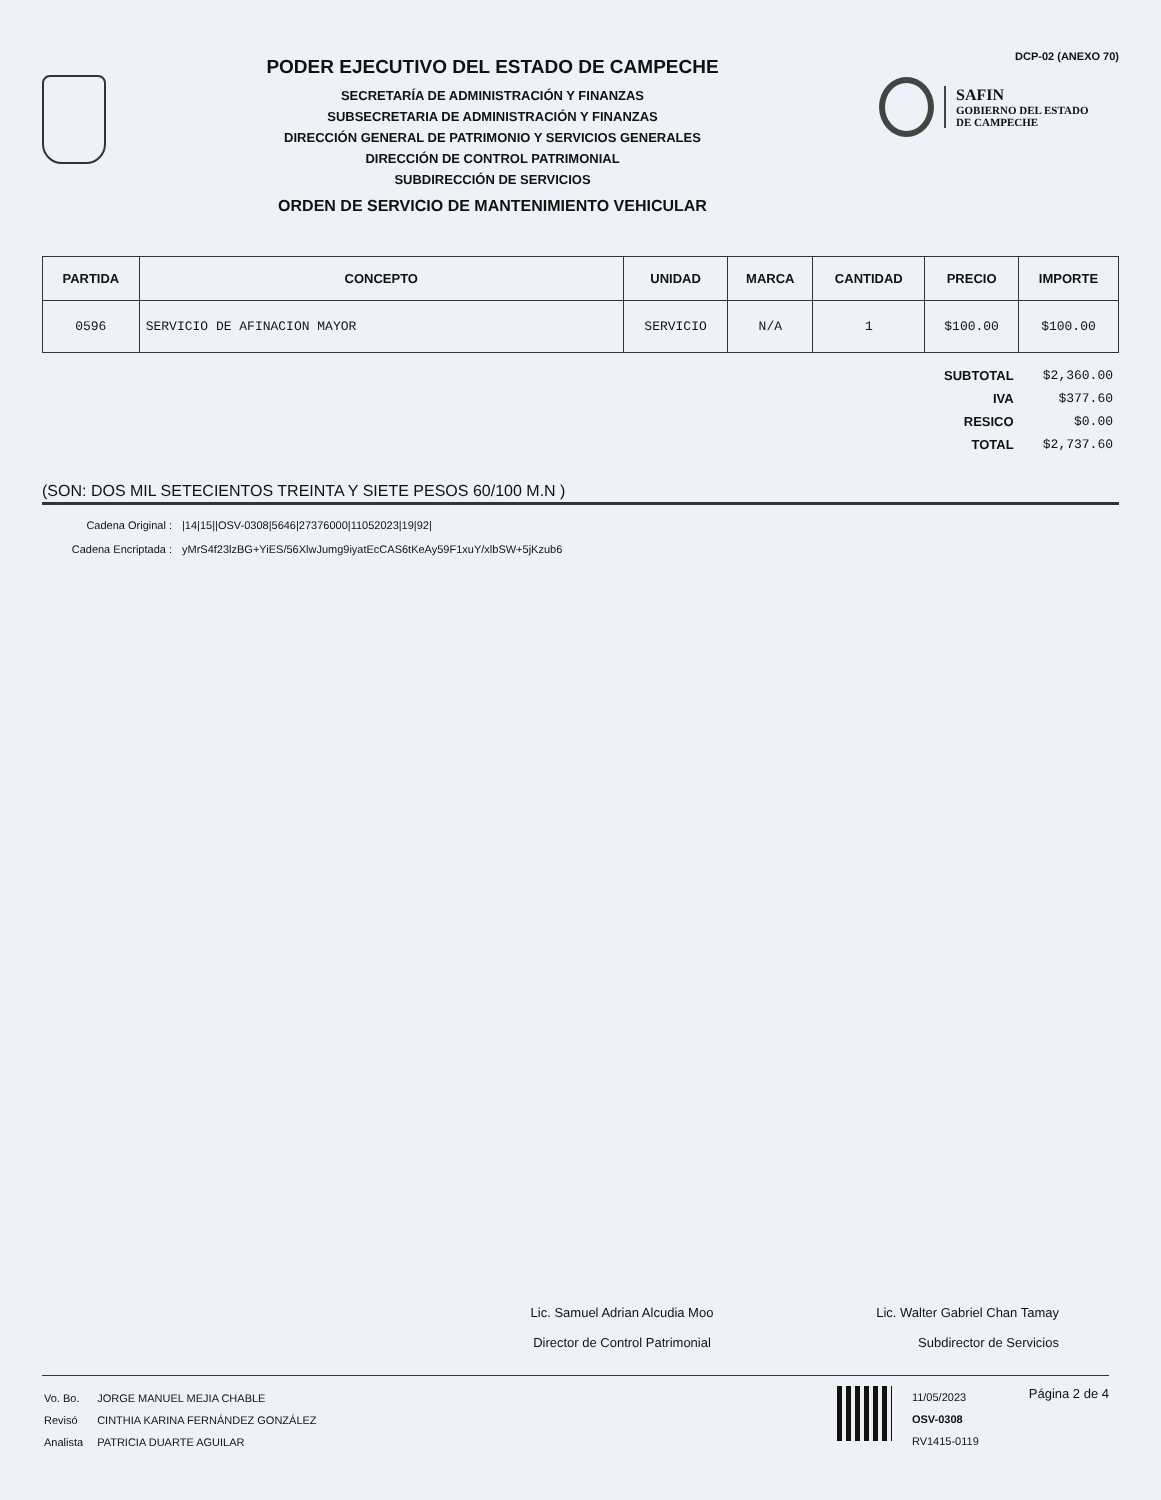PODER EJECUTIVO DEL ESTADO DE CAMPECHE
SECRETARÍA DE ADMINISTRACIÓN Y FINANZAS
SUBSECRETARIA DE ADMINISTRACIÓN Y FINANZAS
DIRECCIÓN GENERAL DE PATRIMONIO Y SERVICIOS GENERALES
DIRECCIÓN DE CONTROL PATRIMONIAL
SUBDIRECCIÓN DE SERVICIOS
ORDEN DE SERVICIO DE MANTENIMIENTO VEHICULAR
DCP-02 (ANEXO 70)
SAFIN
GOBIERNO DEL ESTADO
DE CAMPECHE
| PARTIDA | CONCEPTO | UNIDAD | MARCA | CANTIDAD | PRECIO | IMPORTE |
| --- | --- | --- | --- | --- | --- | --- |
| 0596 | SERVICIO DE AFINACION MAYOR | SERVICIO | N/A | 1 | $100.00 | $100.00 |
| SUBTOTAL | $2,360.00 |
| IVA | $377.60 |
| RESICO | $0.00 |
| TOTAL | $2,737.60 |
(SON: DOS MIL SETECIENTOS TREINTA Y SIETE PESOS 60/100 M.N )
Cadena Original : |14|15||OSV-0308|5646|27376000|11052023|19|92| Cadena Encriptada : yMrS4f23lzBG+YiES/56XlwJumg9iyatEcCAS6tKeAy59F1xuY/xlbSW+5jKzub6
Lic. Samuel Adrian Alcudia Moo
Director de Control Patrimonial
Lic. Walter Gabriel Chan Tamay
Subdirector de Servicios
| Vo. Bo. | JORGE MANUEL MEJIA CHABLE |
| Revisó | CINTHIA KARINA FERNÁNDEZ GONZÁLEZ |
| Analista | PATRICIA DUARTE AGUILAR |
11/05/2023
OSV-0308
RV1415-0119
Página 2 de 4